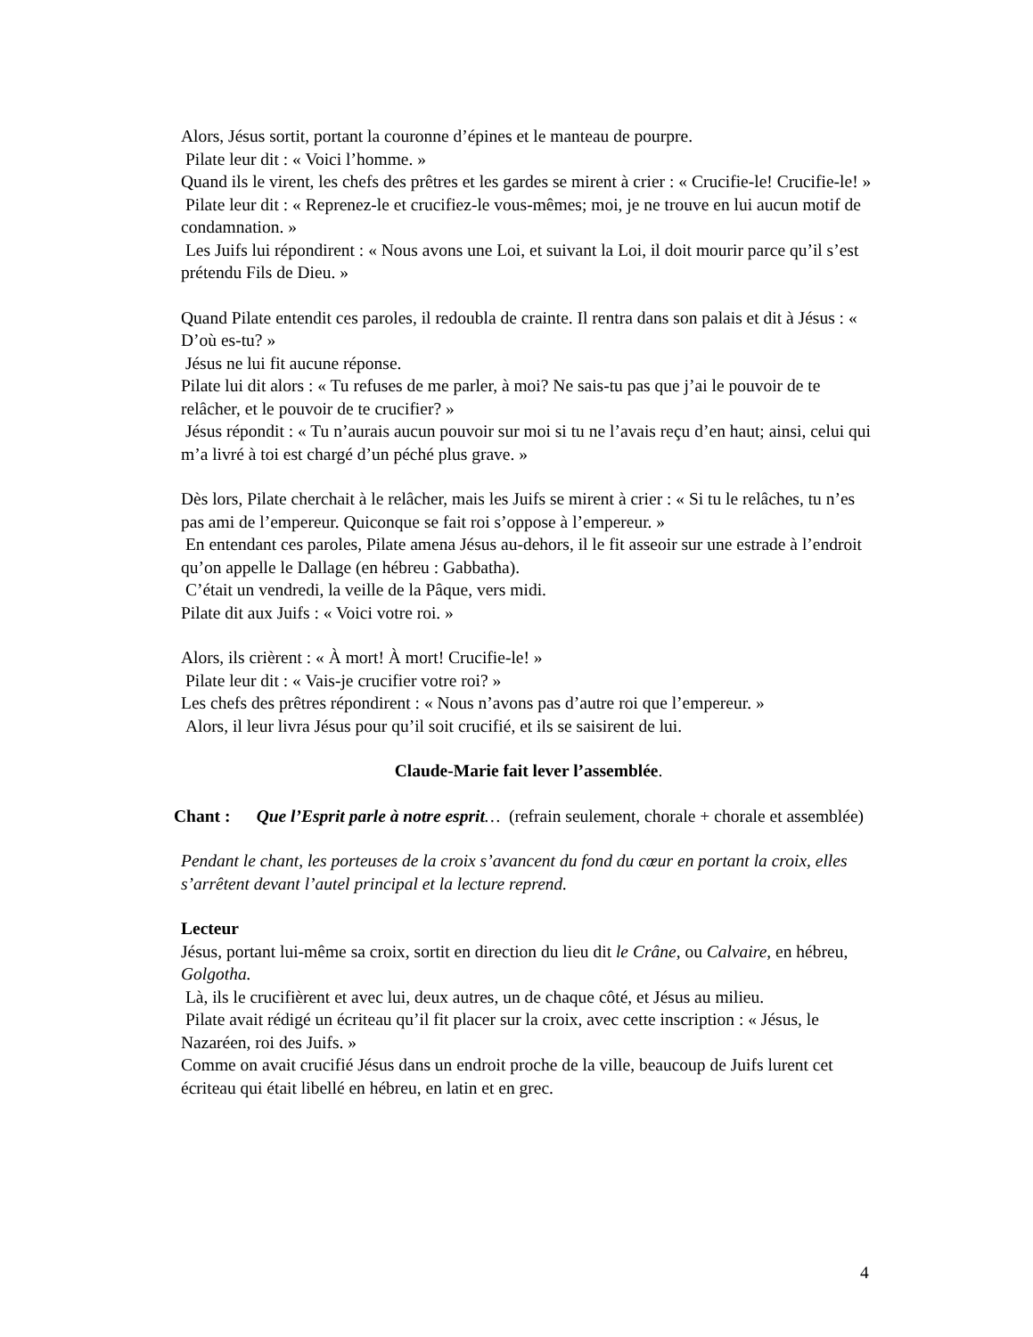Alors, Jésus sortit, portant la couronne d’épines et le manteau de pourpre.
Pilate leur dit : « Voici l’homme. »
Quand ils le virent, les chefs des prêtres et les gardes se mirent à crier : « Crucifie-le! Crucifie-le! »
Pilate leur dit : « Reprenez-le et crucifiez-le vous-mêmes; moi, je ne trouve en lui aucun motif de condamnation. »
Les Juifs lui répondirent : « Nous avons une Loi, et suivant la Loi, il doit mourir parce qu’il s’est prétendu Fils de Dieu. »
Quand Pilate entendit ces paroles, il redoubla de crainte. Il rentra dans son palais et dit à Jésus : « D’où es-tu? »
Jésus ne lui fit aucune réponse.
Pilate lui dit alors : « Tu refuses de me parler, à moi? Ne sais-tu pas que j’ai le pouvoir de te relâcher, et le pouvoir de te crucifier? »
Jésus répondit : « Tu n’aurais aucun pouvoir sur moi si tu ne l’avais reçu d’en haut; ainsi, celui qui m’a livré à toi est chargé d’un péché plus grave. »
Dès lors, Pilate cherchait à le relâcher, mais les Juifs se mirent à crier : « Si tu le relâches, tu n’es pas ami de l’empereur. Quiconque se fait roi s’oppose à l’empereur. »
En entendant ces paroles, Pilate amena Jésus au-dehors, il le fit asseoir sur une estrade à l’endroit qu’on appelle le Dallage (en hébreu : Gabbatha).
C’était un vendredi, la veille de la Pâque, vers midi.
Pilate dit aux Juifs : « Voici votre roi. »
Alors, ils crièrent : « À mort! À mort! Crucifie-le! »
Pilate leur dit : « Vais-je crucifier votre roi? »
Les chefs des prêtres répondirent : « Nous n’avons pas d’autre roi que l’empereur. »
Alors, il leur livra Jésus pour qu’il soit crucifié, et ils se saisirent de lui.
Claude-Marie fait lever l’assemblée.
Chant : Que l’Esprit parle à notre esprit… (refrain seulement, chorale + chorale et assemblée)
Pendant le chant, les porteuses de la croix s’avancent du fond du cœur en portant la croix, elles s’arrêtent devant l’autel principal et la lecture reprend.
Lecteur
Jésus, portant lui-même sa croix, sortit en direction du lieu dit le Crâne, ou Calvaire, en hébreu, Golgotha.
Là, ils le crucifièrent et avec lui, deux autres, un de chaque côté, et Jésus au milieu.
Pilate avait rédigé un écriteau qu’il fit placer sur la croix, avec cette inscription : « Jésus, le Nazaréen, roi des Juifs. »
Comme on avait crucifié Jésus dans un endroit proche de la ville, beaucoup de Juifs lurent cet écriteau qui était libellé en hébreu, en latin et en grec.
4